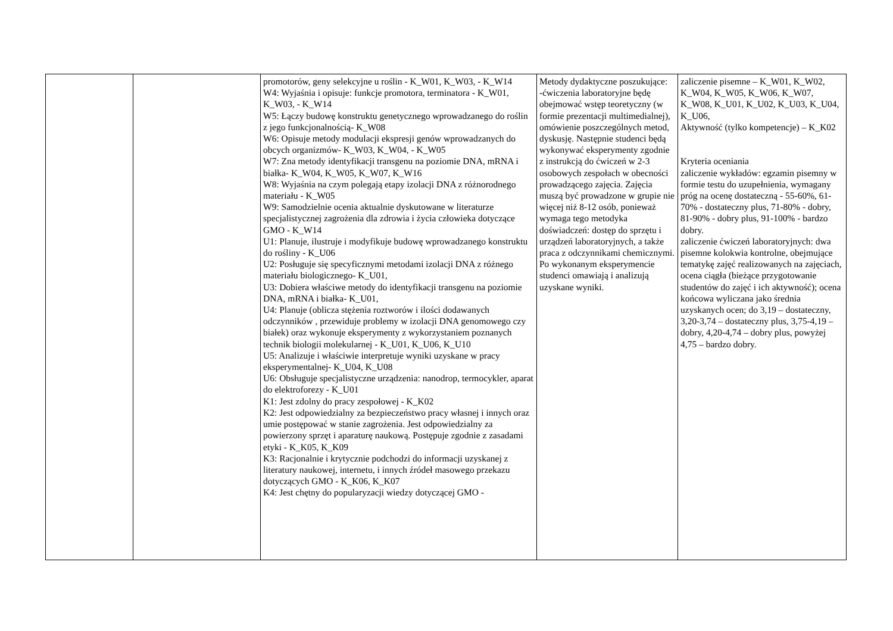| | | promotorów, geny selekcyjne u roślin - K_W01, K_W03, - K_W14 W4: Wyjaśnia i opisuje: funkcje promotora, terminatora - K_W01, K_W03, - K_W14 W5: Łączy budowę konstruktu genetycznego wprowadzanego do roślin z jego funkcjonalnością- K_W08 W6: Opisuje metody modulacji ekspresji genów wprowadzanych do obcych organizmów- K_W03, K_W04, - K_W05 W7: Zna metody identyfikacji transgenu na poziomie DNA, mRNA i białka- K_W04, K_W05, K_W07, K_W16 W8: Wyjaśnia na czym polegają etapy izolacji DNA z różnorodnego materiału - K_W05 W9: Samodzielnie ocenia aktualnie dyskutowane w literaturze specjalistycznej zagrożenia dla zdrowia i życia człowieka dotyczące GMO - K_W14 U1: Planuje, ilustruje i modyfikuje budowę wprowadzanego konstruktu do rośliny - K_U06 U2: Posługuje się specyficznymi metodami izolacji DNA z różnego materiału biologicznego- K_U01, U3: Dobiera właściwe metody do identyfikacji transgenu na poziomie DNA, mRNA i białka- K_U01, U4: Planuje (oblicza stężenia roztworów i ilości dodawanych odczynników , przewiduje problemy w izolacji DNA genomowego czy białek) oraz wykonuje eksperymenty z wykorzystaniem poznanych technik biologii molekularnej - K_U01, K_U06, K_U10 U5: Analizuje i właściwie interpretuje wyniki uzyskane w pracy eksperymentalnej- K_U04, K_U08 U6: Obsługuje specjalistyczne urządzenia: nanodrop, termocykler, aparat do elektroforezy - K_U01 K1: Jest zdolny do pracy zespołowej - K_K02 K2: Jest odpowiedzialny za bezpieczeństwo pracy własnej i innych oraz umie postępować w stanie zagrożenia. Jest odpowiedzialny za powierzony sprzęt i aparaturę naukową. Postępuje zgodnie z zasadami etyki - K_K05, K_K09 K3: Racjonalnie i krytycznie podchodzi do informacji uzyskanej z literatury naukowej, internetu, i innych źródeł masowego przekazu dotyczących GMO - K_K06, K_K07 K4: Jest chętny do popularyzacji wiedzy dotyczącej GMO - | Metody dydaktyczne poszukujące: -ćwiczenia laboratoryjne będę obejmować wstęp teoretyczny (w formie prezentacji multimedialnej), omówienie poszczególnych metod, dyskusję. Następnie studenci będą wykonywać eksperymenty zgodnie z instrukcją do ćwiczeń w 2-3 osobowych zespołach w obecności prowadzącego zajęcia. Zajęcia muszą być prowadzone w grupie nie więcej niż 8-12 osób, ponieważ wymaga tego metodyka doświadczeń: dostęp do sprzętu i urządzeń laboratoryjnych, a także praca z odczynnikami chemicznymi. Po wykonanym eksperymencie studenci omawiają i analizują uzyskane wyniki. | zaliczenie pisemne – K_W01, K_W02, K_W04, K_W05, K_W06, K_W07, K_W08, K_U01, K_U02, K_U03, K_U04, K_U06, Aktywność (tylko kompetencje) – K_K02 Kryteria oceniania zaliczenie wykładów: egzamin pisemny w formie testu do uzupełnienia, wymagany próg na ocenę dostateczną - 55-60%, 61-70% - dostateczny plus, 71-80% - dobry, 81-90% - dobry plus, 91-100% - bardzo dobry. zaliczenie ćwiczeń laboratoryjnych: dwa pisemne kolokwia kontrolne, obejmujące tematykę zajęć realizowanych na zajęciach, ocena ciągła (bieżące przygotowanie studentów do zajęć i ich aktywność); ocena końcowa wyliczana jako średnia uzyskanych ocen; do 3,19 – dostateczny, 3,20-3,74 – dostateczny plus, 3,75-4,19 – dobry, 4,20-4,74 – dobry plus, powyżej 4,75 – bardzo dobry. |